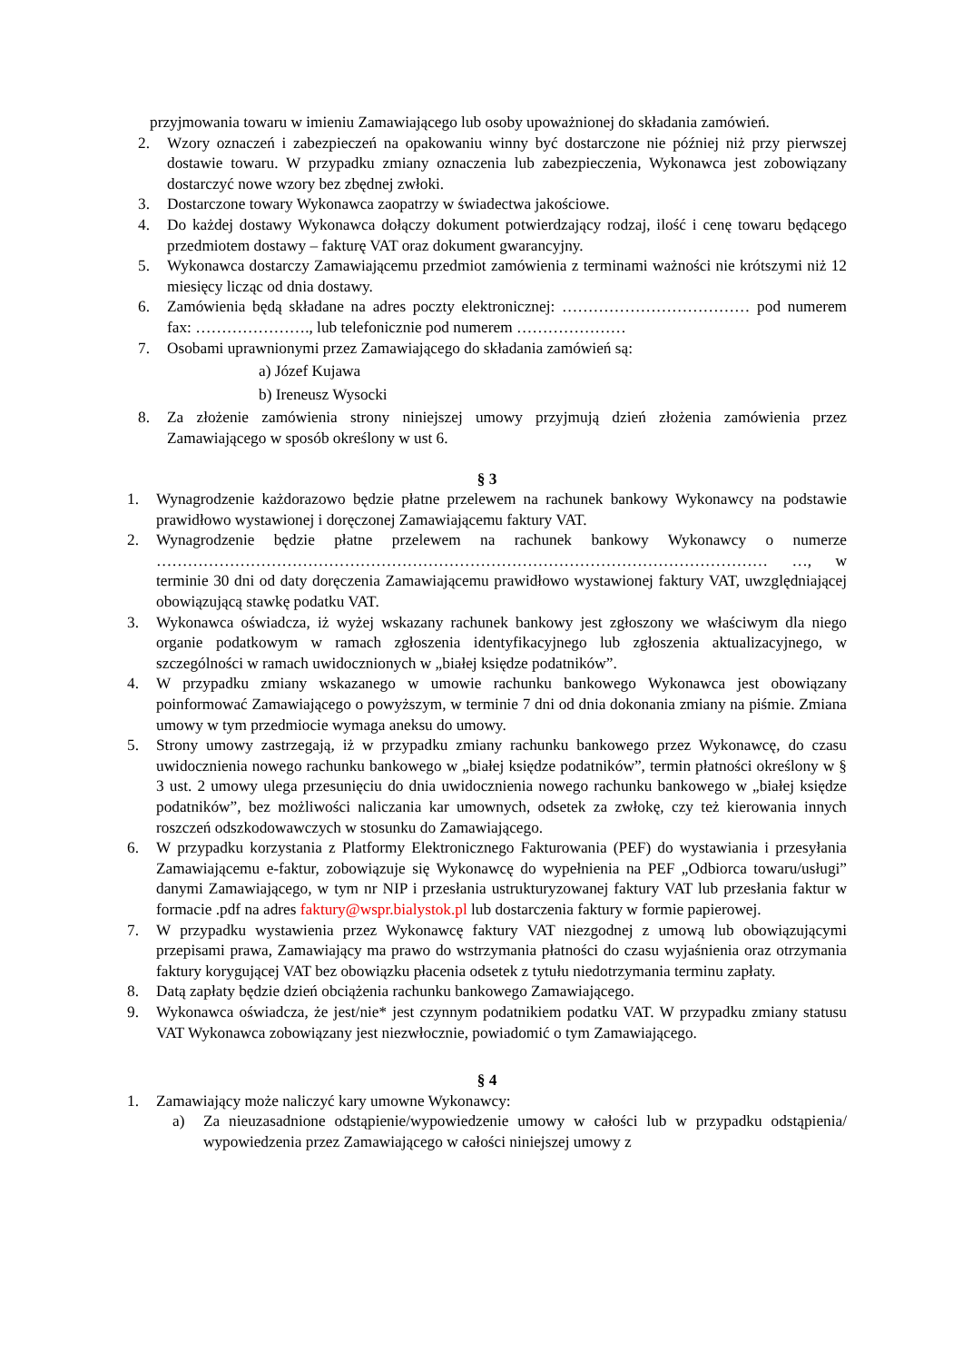przyjmowania towaru w imieniu Zamawiającego lub osoby upoważnionej do składania zamówień.
2. Wzory oznaczeń i zabezpieczeń na opakowaniu winny być dostarczone nie później niż przy pierwszej dostawie towaru. W przypadku zmiany oznaczenia lub zabezpieczenia, Wykonawca jest zobowiązany dostarczyć nowe wzory bez zbędnej zwłoki.
3. Dostarczone towary Wykonawca zaopatrzy w świadectwa jakościowe.
4. Do każdej dostawy Wykonawca dołączy dokument potwierdzający rodzaj, ilość i cenę towaru będącego przedmiotem dostawy – fakturę VAT oraz dokument gwarancyjny.
5. Wykonawca dostarczy Zamawiającemu przedmiot zamówienia z terminami ważności nie krótszymi niż 12 miesięcy licząc od dnia dostawy.
6. Zamówienia będą składane na adres poczty elektronicznej: ……………………………… pod numerem fax: …………………., lub telefonicznie pod numerem …………………
7. Osobami uprawnionymi przez Zamawiającego do składania zamówień są:
a) Józef Kujawa
b) Ireneusz Wysocki
8. Za złożenie zamówienia strony niniejszej umowy przyjmują dzień złożenia zamówienia przez Zamawiającego w sposób określony w ust 6.
§ 3
1. Wynagrodzenie każdorazowo będzie płatne przelewem na rachunek bankowy Wykonawcy na podstawie prawidłowo wystawionej i doręczonej Zamawiającemu faktury VAT.
2. Wynagrodzenie będzie płatne przelewem na rachunek bankowy Wykonawcy o numerze ……………………………………………………………………………………………………… …, w terminie 30 dni od daty doręczenia Zamawiającemu prawidłowo wystawionej faktury VAT, uwzględniającej obowiązującą stawkę podatku VAT.
3. Wykonawca oświadcza, iż wyżej wskazany rachunek bankowy jest zgłoszony we właściwym dla niego organie podatkowym w ramach zgłoszenia identyfikacyjnego lub zgłoszenia aktualizacyjnego, w szczególności w ramach uwidocznionych w „białej księdze podatników”.
4. W przypadku zmiany wskazanego w umowie rachunku bankowego Wykonawca jest obowiązany poinformować Zamawiającego o powyższym, w terminie 7 dni od dnia dokonania zmiany na piśmie. Zmiana umowy w tym przedmiocie wymaga aneksu do umowy.
5. Strony umowy zastrzegają, iż w przypadku zmiany rachunku bankowego przez Wykonawcę, do czasu uwidocznienia nowego rachunku bankowego w „białej księdze podatników”, termin płatności określony w § 3 ust. 2 umowy ulega przesunięciu do dnia uwidocznienia nowego rachunku bankowego w „białej księdze podatników”, bez możliwości naliczania kar umownych, odsetek za zwłokę, czy też kierowania innych roszczeń odszkodowawczych w stosunku do Zamawiającego.
6. W przypadku korzystania z Platformy Elektronicznego Fakturowania (PEF) do wystawiania i przesyłania Zamawiającemu e-faktur, zobowiązuje się Wykonawcę do wypełnienia na PEF „Odbiorca towaru/usługi” danymi Zamawiającego, w tym nr NIP i przesłania ustrukturyzowanej faktury VAT lub przesłania faktur w formacie .pdf na adres faktury@wspr.bialystok.pl lub dostarczenia faktury w formie papierowej.
7. W przypadku wystawienia przez Wykonawcę faktury VAT niezgodnej z umową lub obowiązującymi przepisami prawa, Zamawiający ma prawo do wstrzymania płatności do czasu wyjaśnienia oraz otrzymania faktury korygującej VAT bez obowiązku płacenia odsetek z tytułu niedotrzymania terminu zapłaty.
8. Datą zapłaty będzie dzień obciążenia rachunku bankowego Zamawiającego.
9. Wykonawca oświadcza, że jest/nie* jest czynnym podatnikiem podatku VAT. W przypadku zmiany statusu VAT Wykonawca zobowiązany jest niezwłocznie, powiadomić o tym Zamawiającego.
§ 4
1. Zamawiający może naliczyć kary umowne Wykonawcy:
a) Za nieuzasadnione odstąpienie/wypowiedzenie umowy w całości lub w przypadku odstąpienia/ wypowiedzenia przez Zamawiającego w całości niniejszej umowy z